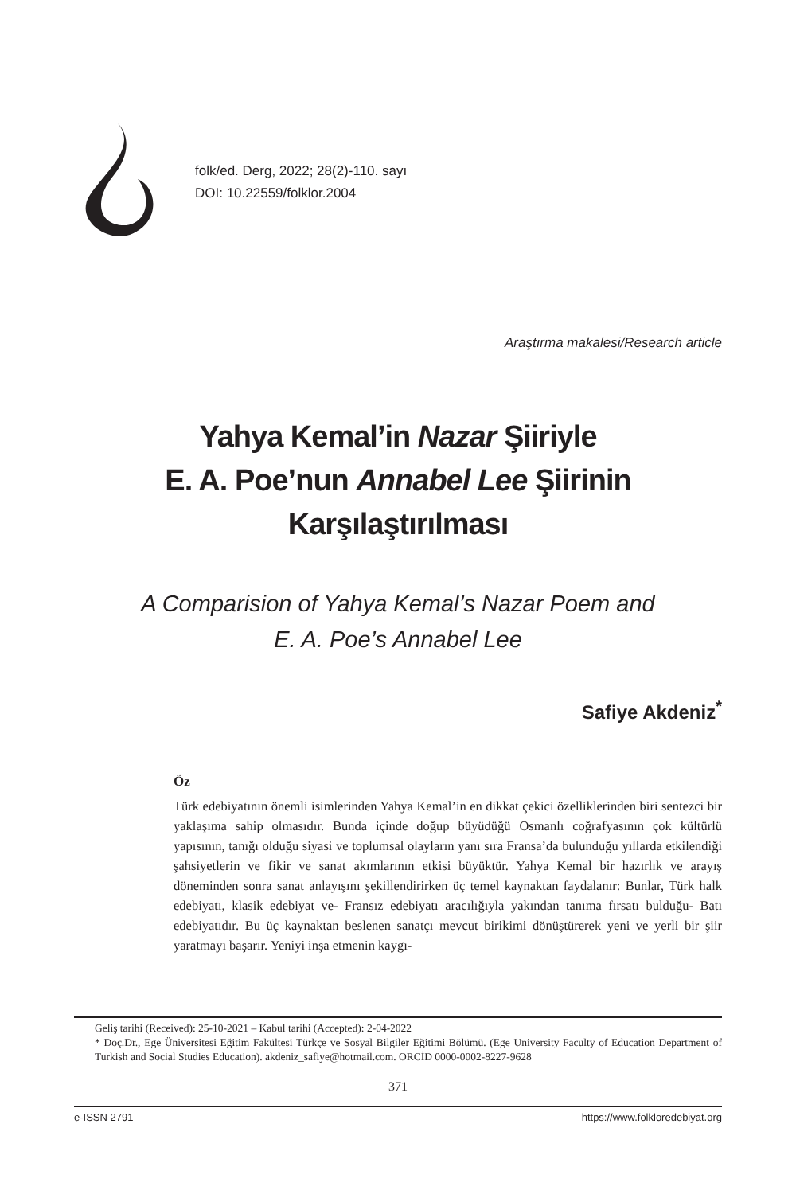folk/ed. Derg, 2022; 28(2)-110. sayı
DOI: 10.22559/folklor.2004
Araştırma makalesi/Research article
Yahya Kemal’in Nazar Şiiriyle
E. A. Poe’nun Annabel Lee Şiirinin
Karşılaştırılması
A Comparision of Yahya Kemal’s Nazar Poem and
E. A. Poe’s Annabel Lee
Safiye Akdeniz<sup>*</sup>
Öz
Türk edebiyatının önemli isimlerinden Yahya Kemal’in en dikkat çekici özelliklerinden biri sentezci bir yaklaşıma sahip olmasıdır. Bunda içinde doğup büyüdüğü Osmanlı coğrafyasının çok kültürlü yapısının, tanığı olduğu siyasi ve toplumsal olayların yanı sıra Fransa’da bulunduğu yıllarda etkilendiği şahsiyetlerin ve fikir ve sanat akımlarının etkisi büyüktür. Yahya Kemal bir hazırlık ve arayış döneminden sonra sanat anlayışını şekillendirirken üç temel kaynaktan faydalanır: Bunlar, Türk halk edebiyatı, klasik edebiyat ve- Fransız edebiyatı aracılığıyla yakından tanıma fırsatı bulduğu- Batı edebiyatıdır. Bu üç kaynaktan beslenen sanatçı mevcut birikimi dönüştürerek yeni ve yerli bir şiir yaratmayı başarır. Yeniyi inşa etmenin kaygı-
Geliş tarihi (Received): 25-10-2021 – Kabul tarihi (Accepted): 2-04-2022
* Doç.Dr., Ege Üniversitesi Eğitim Fakültesi Türkçe ve Sosyal Bilgiler Eğitimi Bölümü. (Ege University Faculty of Education Department of Turkish and Social Studies Education). akdeniz_safiye@hotmail.com. ORCİD 0000-0002-8227-9628
371
e-ISSN 2791 https://www.folkloredebiyat.org